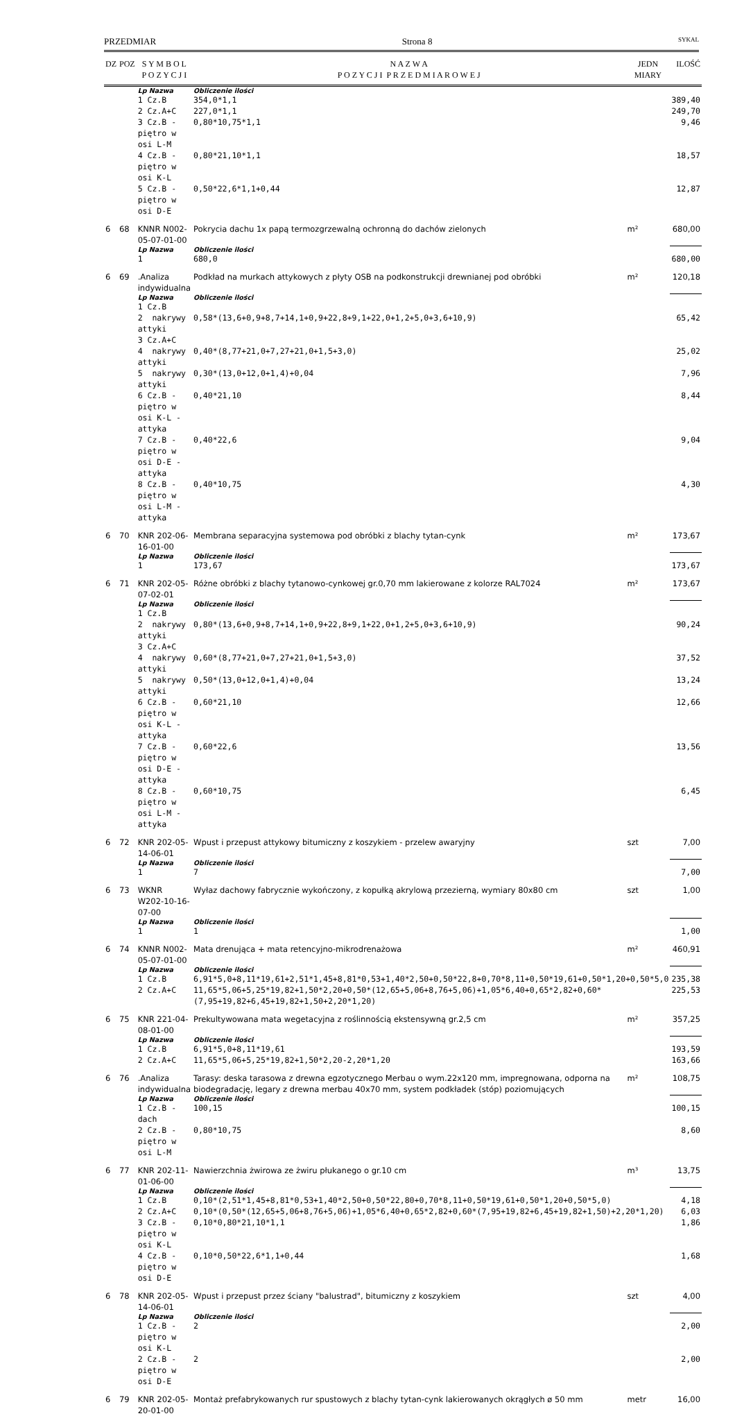PRZEDMIAR Strona 8 SYKAL
| DZ | POZ | S Y M B O L P O Z Y C J I | N A Z W A P O Z Y C J I P R Z E D M I A R O W E J | JEDN MIARY | ILOŚĆ |
| --- | --- | --- | --- | --- | --- |
| | | Lp Nazwa | Obliczenie ilości | | |
| | | 1 Cz.B | 354,0*1,1 | | 389,40 |
| | | 2 Cz.A+C | 227,0*1,1 | | 249,70 |
| | | 3 Cz.B - piętro w osi L-M | 0,80*10,75*1,1 | | 9,46 |
| | | 4 Cz.B - piętro w osi K-L | 0,80*21,10*1,1 | | 18,57 |
| | | 5 Cz.B - piętro w osi D-E | 0,50*22,6*1,1+0,44 | | 12,87 |
| 6 | 68 | KNNR N002-05-07-01-00 | Pokrycia dachu 1x papą termozgrzewalną ochronną do dachów zielonych | m² | 680,00 |
| | | Lp Nazwa | Obliczenie ilości | | |
| | | 1 | 680,0 | | 680,00 |
| 6 | 69 | .Analiza indywidualna | Podkład na murkach attykowych z płyty OSB na podkonstrukcji drewnianej pod obróbki | m² | 120,18 |
| | | Lp Nazwa | Obliczenie ilości | | |
| | | 1 Cz.B | | | |
| | | 2 nakrywy attyki | 0,58*(13,6+0,9+8,7+14,1+0,9+22,8+9,1+22,0+1,2+5,0+3,6+10,9) | | 65,42 |
| | | 3 Cz.A+C | | | |
| | | 4 nakrywy attyki | 0,40*(8,77+21,0+7,27+21,0+1,5+3,0) | | 25,02 |
| | | 5 nakrywy attyki | 0,30*(13,0+12,0+1,4)+0,04 | | 7,96 |
| | | 6 Cz.B - piętro w osi K-L - attyka | 0,40*21,10 | | 8,44 |
| | | 7 Cz.B - piętro w osi D-E - attyka | 0,40*22,6 | | 9,04 |
| | | 8 Cz.B - piętro w osi L-M - attyka | 0,40*10,75 | | 4,30 |
| 6 | 70 | KNR 202-06-16-01-00 | Membrana separacyjna systemowa pod obróbki z blachy tytan-cynk | m² | 173,67 |
| | | Lp Nazwa | Obliczenie ilości | | |
| | | 1 | 173,67 | | 173,67 |
| 6 | 71 | KNR 202-05-07-02-01 | Różne obróbki z blachy tytanowo-cynkowej gr.0,70 mm lakierowane z kolorze RAL7024 | m² | 173,67 |
| | | Lp Nazwa | Obliczenie ilości | | |
| | | 1 Cz.B | | | |
| | | 2 nakrywy attyki | 0,80*(13,6+0,9+8,7+14,1+0,9+22,8+9,1+22,0+1,2+5,0+3,6+10,9) | | 90,24 |
| | | 3 Cz.A+C | | | |
| | | 4 nakrywy attyki | 0,60*(8,77+21,0+7,27+21,0+1,5+3,0) | | 37,52 |
| | | 5 nakrywy attyki | 0,50*(13,0+12,0+1,4)+0,04 | | 13,24 |
| | | 6 Cz.B - piętro w osi K-L - attyka | 0,60*21,10 | | 12,66 |
| | | 7 Cz.B - piętro w osi D-E - attyka | 0,60*22,6 | | 13,56 |
| | | 8 Cz.B - piętro w osi L-M - attyka | 0,60*10,75 | | 6,45 |
| 6 | 72 | KNR 202-05-14-06-01 | Wpust i przepust attykowy bitumiczny z koszykiem - przelew awaryjny | szt | 7,00 |
| | | Lp Nazwa | Obliczenie ilości | | |
| | | 1 | 7 | | 7,00 |
| 6 | 73 | WKNR W202-10-16-07-00 | Wyłaz dachowy fabrycznie wykończony, z kopułką akrylową przezierną, wymiary 80x80 cm | szt | 1,00 |
| | | Lp Nazwa | Obliczenie ilości | | |
| | | 1 | 1 | | 1,00 |
| 6 | 74 | KNNR N002-05-07-01-00 | Mata drenująca + mata retencyjno-mikrodrenażowa | m² | 460,91 |
| | | Lp Nazwa | Obliczenie ilości | | |
| | | 1 Cz.B | 6,91*5,0+8,11*19,61+2,51*1,45+8,81*0,53+1,40*2,50+0,50*22,8+0,70*8,11+0,50*19,61+0,50*1,20+0,50*5,0 | | 235,38 |
| | | 2 Cz.A+C | 11,65*5,06+5,25*19,82+1,50*2,20+0,50*(12,65+5,06+8,76+5,06)+1,05*6,40+0,65*2,82+0,60*(7,95+19,82+6,45+19,82+1,50+2,20*1,20) | | 225,53 |
| 6 | 75 | KNR 221-04-08-01-00 | Prekultywowana mata wegetacyjna z roślinnością ekstensywną gr.2,5 cm | m² | 357,25 |
| | | Lp Nazwa | Obliczenie ilości | | |
| | | 1 Cz.B | 6,91*5,0+8,11*19,61 | | 193,59 |
| | | 2 Cz.A+C | 11,65*5,06+5,25*19,82+1,50*2,20-2,20*1,20 | | 163,66 |
| 6 | 76 | .Analiza indywidualna | Tarasy: deska tarasowa z drewna egzotycznego Merbau o wym.22x120 mm, impregnowana, odporna na biodegradację, legary z drewna merbau 40x70 mm, system podkładek (stóp) poziomujących | m² | 108,75 |
| | | Lp Nazwa | Obliczenie ilości | | |
| | | 1 Cz.B - dach | 100,15 | | 100,15 |
| | | 2 Cz.B - piętro w osi L-M | 0,80*10,75 | | 8,60 |
| 6 | 77 | KNR 202-11-01-06-00 | Nawierzchnia żwirowa ze żwiru płukanego o gr.10 cm | m³ | 13,75 |
| | | Lp Nazwa | Obliczenie ilości | | |
| | | 1 Cz.B | 0,10*(2,51*1,45+8,81*0,53+1,40*2,50+0,50*22,80+0,70*8,11+0,50*19,61+0,50*1,20+0,50*5,0) | | 4,18 |
| | | 2 Cz.A+C | 0,10*(0,50*(12,65+5,06+8,76+5,06)+1,05*6,40+0,65*2,82+0,60*(7,95+19,82+6,45+19,82+1,50)+2,20*1,20) | | 6,03 |
| | | 3 Cz.B - piętro w osi K-L | 0,10*0,80*21,10*1,1 | | 1,86 |
| | | 4 Cz.B - piętro w osi D-E | 0,10*0,50*22,6*1,1+0,44 | | 1,68 |
| 6 | 78 | KNR 202-05-14-06-01 | Wpust i przepust przez ściany "balustrad", bitumiczny z koszykiem | szt | 4,00 |
| | | Lp Nazwa | Obliczenie ilości | | |
| | | 1 Cz.B - piętro w osi K-L | 2 | | 2,00 |
| | | 2 Cz.B - piętro w osi D-E | 2 | | 2,00 |
| 6 | 79 | KNR 202-05-20-01-00 | Montaż prefabrykowanych rur spustowych z blachy tytan-cynk lakierowanych okrągłych ø 50 mm | metr | 16,00 |